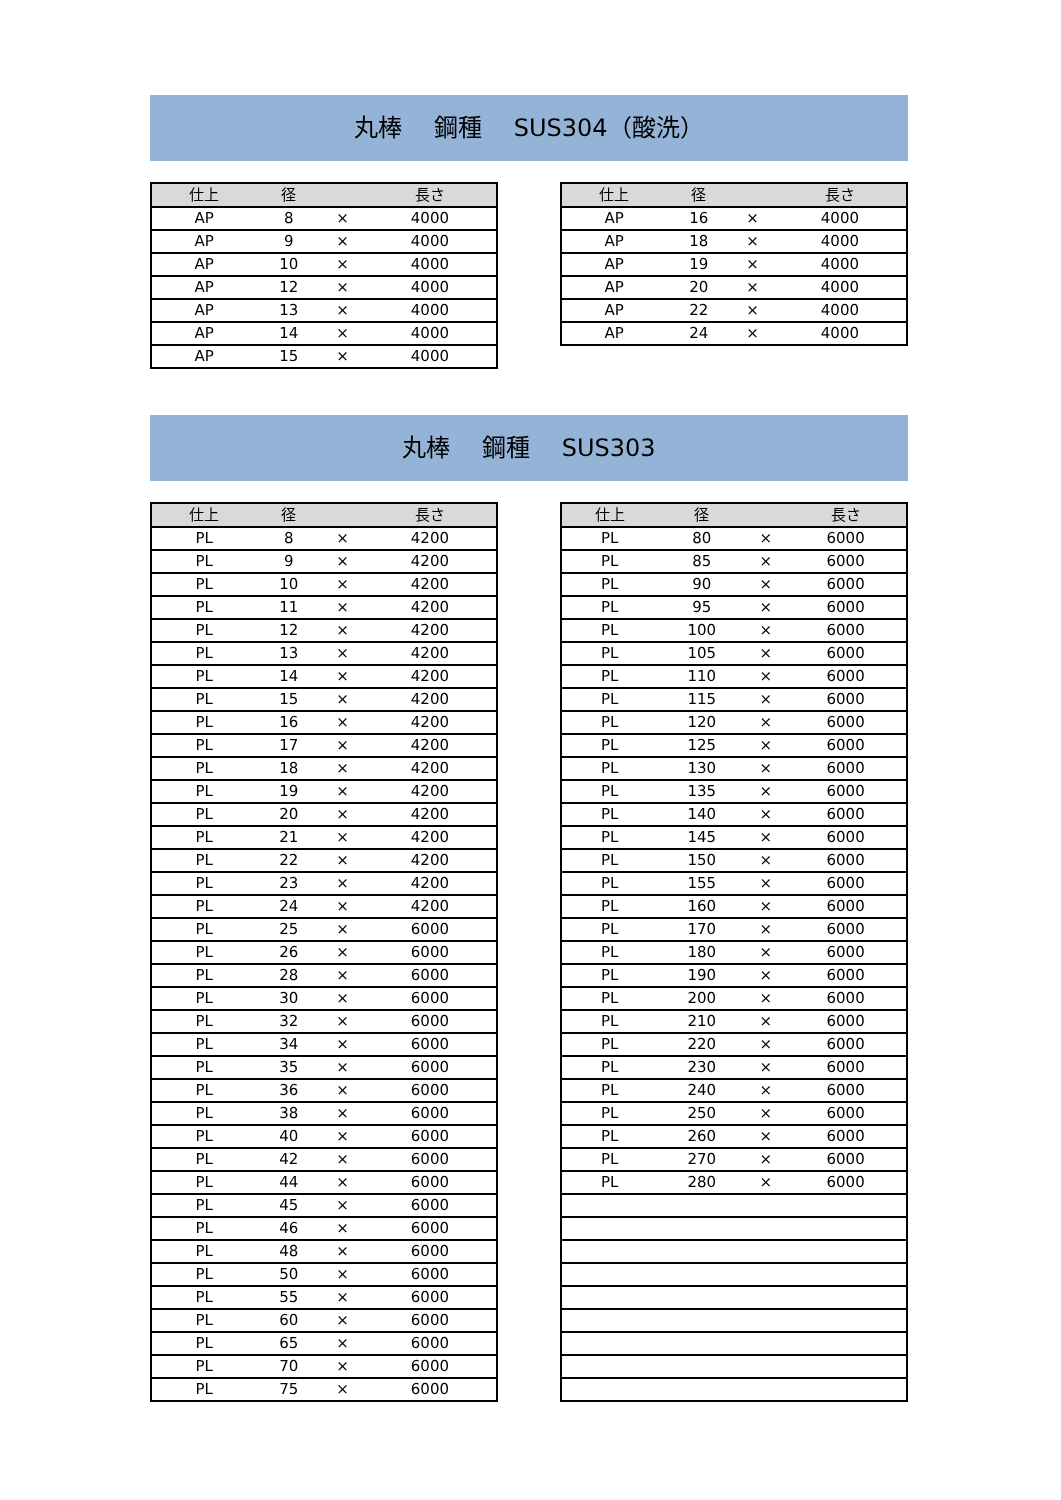丸棒　 鋼種　 SUS304（酸洗）
| 仕上 | 径 | | 長さ |
| --- | --- | --- | --- |
| AP | 8 | × | 4000 |
| AP | 9 | × | 4000 |
| AP | 10 | × | 4000 |
| AP | 12 | × | 4000 |
| AP | 13 | × | 4000 |
| AP | 14 | × | 4000 |
| AP | 15 | × | 4000 |
| 仕上 | 径 | | 長さ |
| --- | --- | --- | --- |
| AP | 16 | × | 4000 |
| AP | 18 | × | 4000 |
| AP | 19 | × | 4000 |
| AP | 20 | × | 4000 |
| AP | 22 | × | 4000 |
| AP | 24 | × | 4000 |
丸棒　 鋼種　 SUS303
| 仕上 | 径 | | 長さ |
| --- | --- | --- | --- |
| PL | 8 | × | 4200 |
| PL | 9 | × | 4200 |
| PL | 10 | × | 4200 |
| PL | 11 | × | 4200 |
| PL | 12 | × | 4200 |
| PL | 13 | × | 4200 |
| PL | 14 | × | 4200 |
| PL | 15 | × | 4200 |
| PL | 16 | × | 4200 |
| PL | 17 | × | 4200 |
| PL | 18 | × | 4200 |
| PL | 19 | × | 4200 |
| PL | 20 | × | 4200 |
| PL | 21 | × | 4200 |
| PL | 22 | × | 4200 |
| PL | 23 | × | 4200 |
| PL | 24 | × | 4200 |
| PL | 25 | × | 6000 |
| PL | 26 | × | 6000 |
| PL | 28 | × | 6000 |
| PL | 30 | × | 6000 |
| PL | 32 | × | 6000 |
| PL | 34 | × | 6000 |
| PL | 35 | × | 6000 |
| PL | 36 | × | 6000 |
| PL | 38 | × | 6000 |
| PL | 40 | × | 6000 |
| PL | 42 | × | 6000 |
| PL | 44 | × | 6000 |
| PL | 45 | × | 6000 |
| PL | 46 | × | 6000 |
| PL | 48 | × | 6000 |
| PL | 50 | × | 6000 |
| PL | 55 | × | 6000 |
| PL | 60 | × | 6000 |
| PL | 65 | × | 6000 |
| PL | 70 | × | 6000 |
| PL | 75 | × | 6000 |
| 仕上 | 径 | | 長さ |
| --- | --- | --- | --- |
| PL | 80 | × | 6000 |
| PL | 85 | × | 6000 |
| PL | 90 | × | 6000 |
| PL | 95 | × | 6000 |
| PL | 100 | × | 6000 |
| PL | 105 | × | 6000 |
| PL | 110 | × | 6000 |
| PL | 115 | × | 6000 |
| PL | 120 | × | 6000 |
| PL | 125 | × | 6000 |
| PL | 130 | × | 6000 |
| PL | 135 | × | 6000 |
| PL | 140 | × | 6000 |
| PL | 145 | × | 6000 |
| PL | 150 | × | 6000 |
| PL | 155 | × | 6000 |
| PL | 160 | × | 6000 |
| PL | 170 | × | 6000 |
| PL | 180 | × | 6000 |
| PL | 190 | × | 6000 |
| PL | 200 | × | 6000 |
| PL | 210 | × | 6000 |
| PL | 220 | × | 6000 |
| PL | 230 | × | 6000 |
| PL | 240 | × | 6000 |
| PL | 250 | × | 6000 |
| PL | 260 | × | 6000 |
| PL | 270 | × | 6000 |
| PL | 280 | × | 6000 |